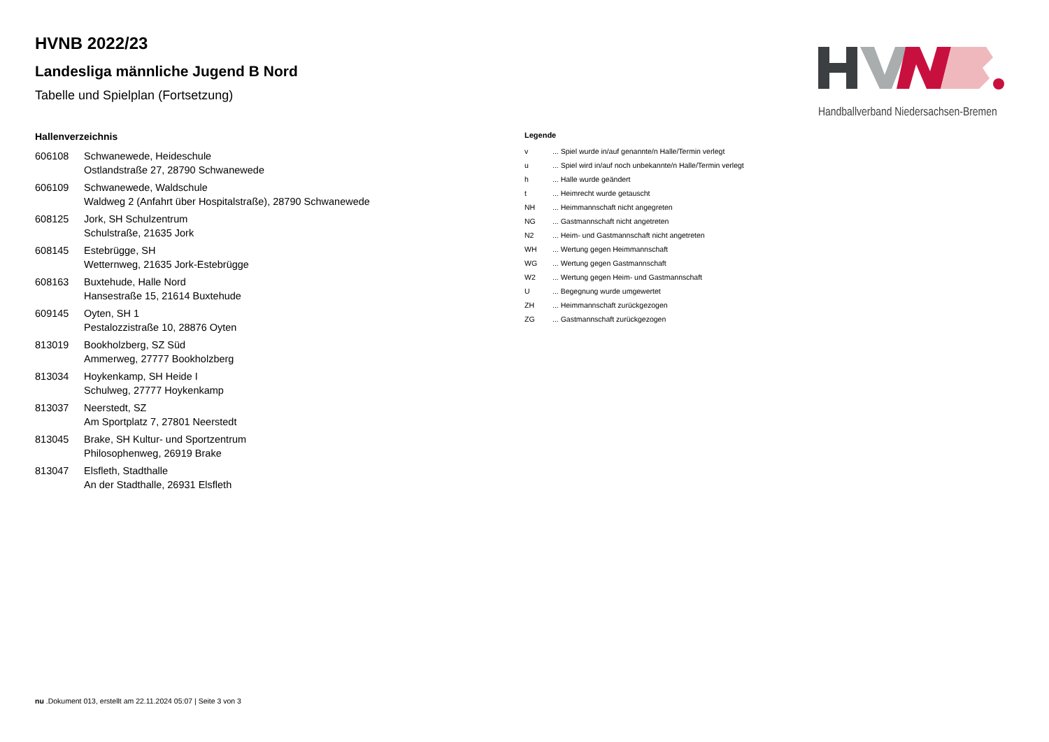Handballverband Niedersachsen-Bremen
HVNB 2022/23
Landesliga männliche Jugend B Nord
Tabelle und Spielplan (Fortsetzung)
Hallenverzeichnis
| 606108 | Schwanewede, Heideschule Ostlandstraße 27, 28790 Schwanewede |
| 606109 | Schwanewede, Waldschule Waldweg 2 (Anfahrt über Hospitalstraße), 28790 Schwanewede |
| 608125 | Jork, SH Schulzentrum Schulstraße, 21635 Jork |
| 608145 | Estebrügge, SH Wetternweg, 21635 Jork-Estebrügge |
| 608163 | Buxtehude, Halle Nord Hansestraße 15, 21614 Buxtehude |
| 609145 | Oyten, SH 1 Pestalozzistraße 10, 28876 Oyten |
| 813019 | Bookholzberg, SZ Süd Ammerweg, 27777 Bookholzberg |
| 813034 | Hoykenkamp, SH Heide I Schulweg, 27777 Hoykenkamp |
| 813037 | Neerstedt, SZ Am Sportplatz 7, 27801 Neerstedt |
| 813045 | Brake, SH Kultur- und Sportzentrum Philosophenweg, 26919 Brake |
| 813047 | Elsfleth, Stadthalle An der Stadthalle, 26931 Elsfleth |
Legende
| v | ... Spiel wurde in/auf genannte/n Halle/Termin verlegt |
| u | ... Spiel wird in/auf noch unbekannte/n Halle/Termin verlegt |
| h | ... Halle wurde geändert |
| t | ... Heimrecht wurde getauscht |
| NH | ... Heimmannschaft nicht angegreten |
| NG | ... Gastmannschaft nicht angetreten |
| N2 | ... Heim- und Gastmannschaft nicht angetreten |
| WH | ... Wertung gegen Heimmannschaft |
| WG | ... Wertung gegen Gastmannschaft |
| W2 | ... Wertung gegen Heim- und Gastmannschaft |
| U | ... Begegnung wurde umgewertet |
| ZH | ... Heimmannschaft zurückgezogen |
| ZG | ... Gastmannschaft zurückgezogen |
nu .Dokument 013, erstellt am 22.11.2024 05:07 | Seite 3 von 3